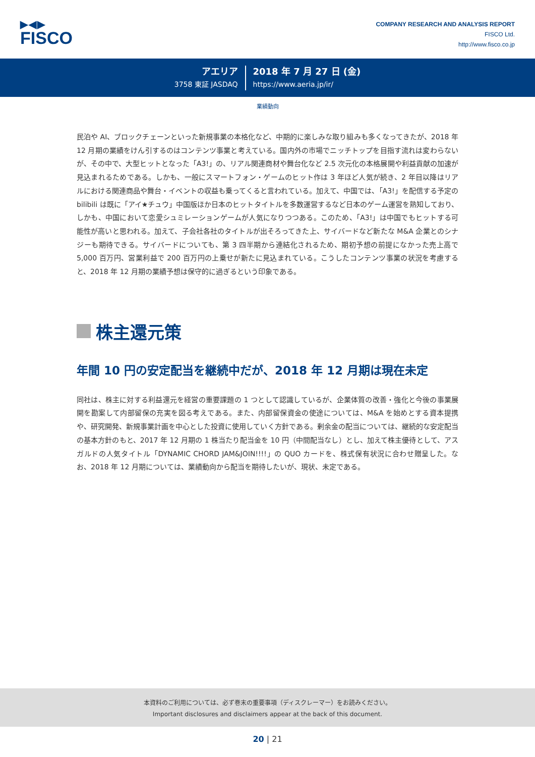▶◀▶
FISCO
COMPANY RESEARCH AND ANALYSIS REPORT
FISCO Ltd.
http://www.fisco.co.jp
アエリア
3758 東証 JASDAQ
2018 年 7 月 27 日 (金)
https://www.aeria.jp/ir/
業績動向
民泊や AI、ブロックチェーンといった新規事業の本格化など、中期的に楽しみな取り組みも多くなってきたが、2018 年 12 月期の業績をけん引するのはコンテンツ事業と考えている。国内外の市場でニッチトップを目指す流れは変わらないが、その中で、大型ヒットとなった「A3!」の、リアル関連商材や舞台化など 2.5 次元化の本格展開や利益貢献の加速が見込まれるためである。しかも、一般にスマートフォン・ゲームのヒット作は 3 年ほど人気が続き、2 年目以降はリアルにおける関連商品や舞台・イベントの収益も乗ってくると言われている。加えて、中国では、「A3!」を配信する予定の bilibili は既に「アイ★チュウ」中国版ほか日本のヒットタイトルを多数運営するなど日本のゲーム運営を熟知しており、しかも、中国において恋愛シュミレーションゲームが人気になりつつある。このため、「A3!」は中国でもヒットする可能性が高いと思われる。加えて、子会社各社のタイトルが出そろってきた上、サイバードなど新たな M&A 企業とのシナジーも期待できる。サイバードについても、第 3 四半期から連結化されるため、期初予想の前提になかった売上高で 5,000 百万円、営業利益で 200 百万円の上乗せが新たに見込まれている。こうしたコンテンツ事業の状況を考慮すると、2018 年 12 月期の業績予想は保守的に過ぎるという印象である。
株主還元策
年間 10 円の安定配当を継続中だが、2018 年 12 月期は現在未定
同社は、株主に対する利益還元を経営の重要課題の 1 つとして認識しているが、企業体質の改善・強化と今後の事業展開を勘案して内部留保の充実を図る考えである。また、内部留保資金の使途については、M&A を始めとする資本提携や、研究開発、新規事業計画を中心とした投資に使用していく方針である。剰余金の配当については、継続的な安定配当の基本方針のもと、2017 年 12 月期の 1 株当たり配当金を 10 円（中間配当なし）とし、加えて株主優待として、アスガルドの人気タイトル「DYNAMIC CHORD JAM&JOIN!!!!」の QUO カードを、株式保有状況に合わせ贈呈した。なお、2018 年 12 月期については、業績動向から配当を期待したいが、現状、未定である。
本資料のご利用については、必ず巻末の重要事項（ディスクレーマー）をお読みください。
Important disclosures and disclaimers appear at the back of this document.
20 | 21